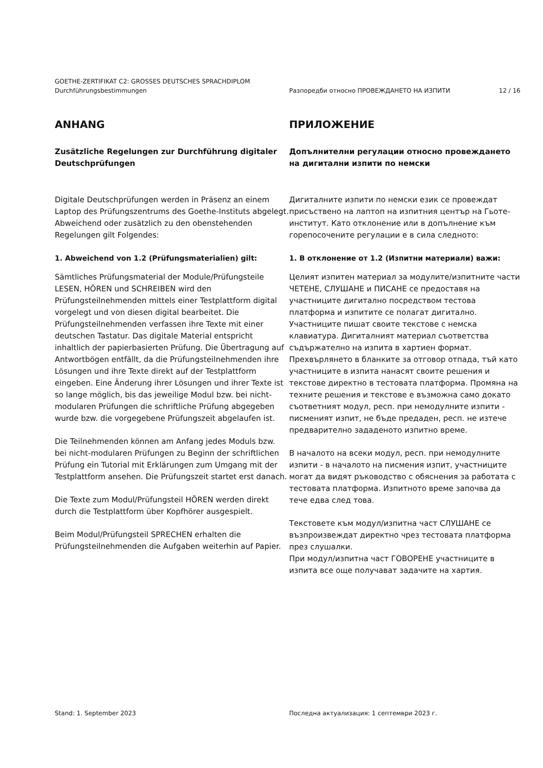GOETHE-ZERTIFIKAT C2: GROSSES DEUTSCHES SPRACHDIPLOM
Durchführungsbestimmungen Разпоредби относно ПРОВЕЖДАНЕТО НА ИЗПИТИ 12 / 16
ANHANG
Zusätzliche Regelungen zur Durchführung digitaler Deutschprüfungen
Digitale Deutschprüfungen werden in Präsenz an einem Laptop des Prüfungszentrums des Goethe-Instituts abgelegt. Abweichend oder zusätzlich zu den obenstehenden Regelungen gilt Folgendes:
1. Abweichend von 1.2 (Prüfungsmaterialien) gilt:
Sämtliches Prüfungsmaterial der Module/Prüfungsteile LESEN, HÖREN und SCHREIBEN wird den Prüfungsteilnehmenden mittels einer Testplattform digital vorgelegt und von diesen digital bearbeitet. Die Prüfungsteilnehmenden verfassen ihre Texte mit einer deutschen Tastatur. Das digitale Material entspricht inhaltlich der papierbasierten Prüfung. Die Übertragung auf Antwortbögen entfällt, da die Prüfungsteilnehmenden ihre Lösungen und ihre Texte direkt auf der Testplattform eingeben. Eine Änderung ihrer Lösungen und ihrer Texte ist so lange möglich, bis das jeweilige Modul bzw. bei nicht-modularen Prüfungen die schriftliche Prüfung abgegeben wurde bzw. die vorgegebene Prüfungszeit abgelaufen ist.
Die Teilnehmenden können am Anfang jedes Moduls bzw. bei nicht-modularen Prüfungen zu Beginn der schriftlichen Prüfung ein Tutorial mit Erklärungen zum Umgang mit der Testplattform ansehen. Die Prüfungszeit startet erst danach.
Die Texte zum Modul/Prüfungsteil HÖREN werden direkt durch die Testplattform über Kopfhörer ausgespielt.
Beim Modul/Prüfungsteil SPRECHEN erhalten die Prüfungsteilnehmenden die Aufgaben weiterhin auf Papier.
ПРИЛОЖЕНИЕ
Допълнителни регулации относно провеждането на дигитални изпити по немски
Дигиталните изпити по немски език се провеждат присъствено на лаптоп на изпитния център на Гьоте-институт. Като отклонение или в допълнение към горепосочените регулации е в сила следното:
1. В отклонение от 1.2 (Изпитни материали) важи:
Целият изпитен материал за модулите/изпитните части ЧЕТЕНЕ, СЛУШАНЕ и ПИСАНЕ се предоставя на участниците дигитално посредством тестова платформа и изпитите се полагат дигитално. Участниците пишат своите текстове с немска клавиатура. Дигиталният материал съответства съдържателно на изпита в хартиен формат. Прехвърлянето в бланките за отговор отпада, тъй като участниците в изпита нанасят своите решения и текстове директно в тестовата платформа. Промяна на техните решения и текстове е възможна само докато съответният модул, респ. при немодулните изпити - писменият изпит, не бъде предаден, респ. не изтече предварително зададеното изпитно време.
В началото на всеки модул, респ. при немодулните изпити - в началото на писмения изпит, участниците могат да видят ръководство с обяснения за работата с тестовата платформа. Изпитното време започва да тече едва след това.
Текстовете към модул/изпитна част СЛУШАНЕ се възпроизвеждат директно чрез тестовата платформа през слушалки.
При модул/изпитна част ГОВОРЕНЕ участниците в изпита все още получават задачите на хартия.
Stand: 1. September 2023 Последна актуализация: 1 септември 2023 г.